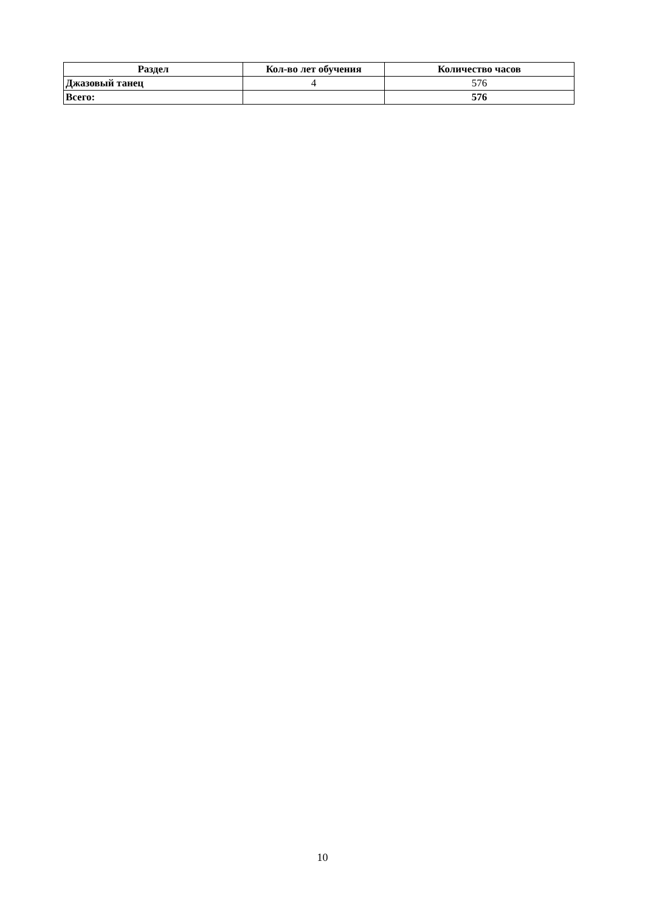| Раздел | Кол-во лет обучения | Количество часов |
| --- | --- | --- |
| Джазовый танец | 4 | 576 |
| Всего: | | 576 |
10